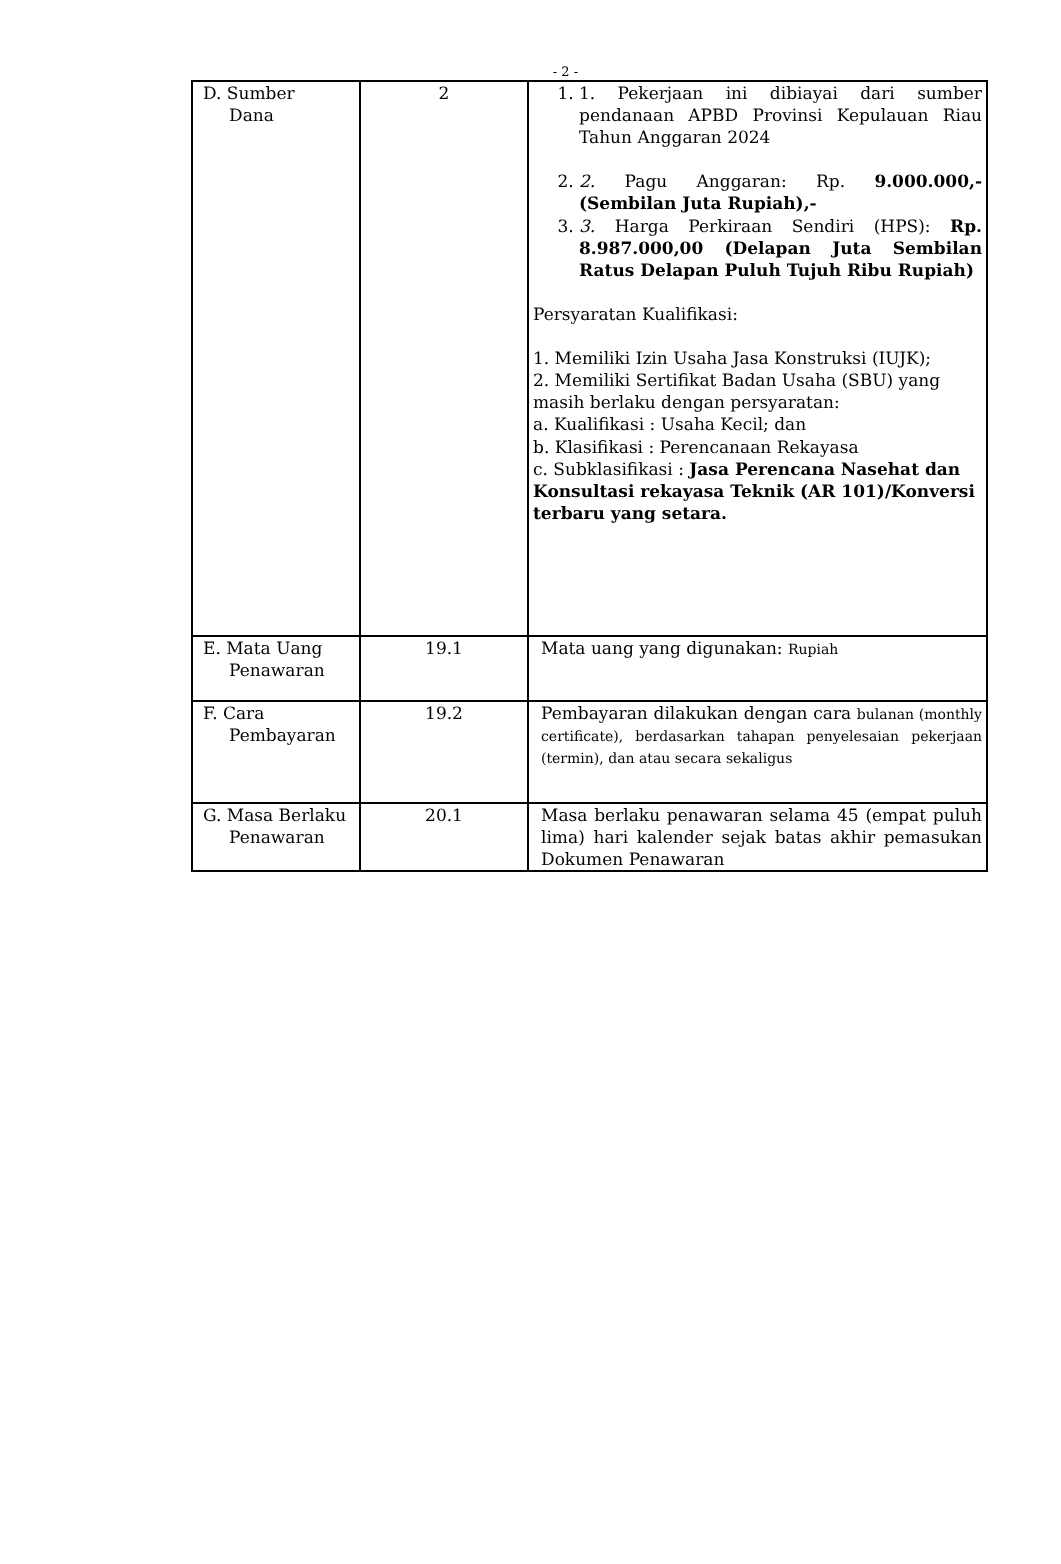- 2 -
| D. Sumber Dana | 2 | 1. 1. Pekerjaan ini dibiayai dari sumber pendanaan APBD Provinsi Kepulauan Riau Tahun Anggaran 2024 2. 2. Pagu Anggaran: Rp. 9.000.000,- (Sembilan Juta Rupiah),- 3. 3. Harga Perkiraan Sendiri (HPS): Rp. 8.987.000,00 (Delapan Juta Sembilan Ratus Delapan Puluh Tujuh Ribu Rupiah) Persyaratan Kualifikasi: 1. Memiliki Izin Usaha Jasa Konstruksi (IUJK); 2. Memiliki Sertifikat Badan Usaha (SBU) yang masih berlaku dengan persyaratan: a. Kualifikasi : Usaha Kecil; dan b. Klasifikasi : Perencanaan Rekayasa c. Subklasifikasi : Jasa Perencana Nasehat dan Konsultasi rekayasa Teknik (AR 101)/Konversi terbaru yang setara. |
| E. Mata Uang Penawaran | 19.1 | Mata uang yang digunakan: Rupiah |
| F. Cara Pembayaran | 19.2 | Pembayaran dilakukan dengan cara bulanan (monthly certificate), berdasarkan tahapan penyelesaian pekerjaan (termin), dan atau secara sekaligus |
| G. Masa Berlaku Penawaran | 20.1 | Masa berlaku penawaran selama 45 (empat puluh lima) hari kalender sejak batas akhir pemasukan Dokumen Penawaran |